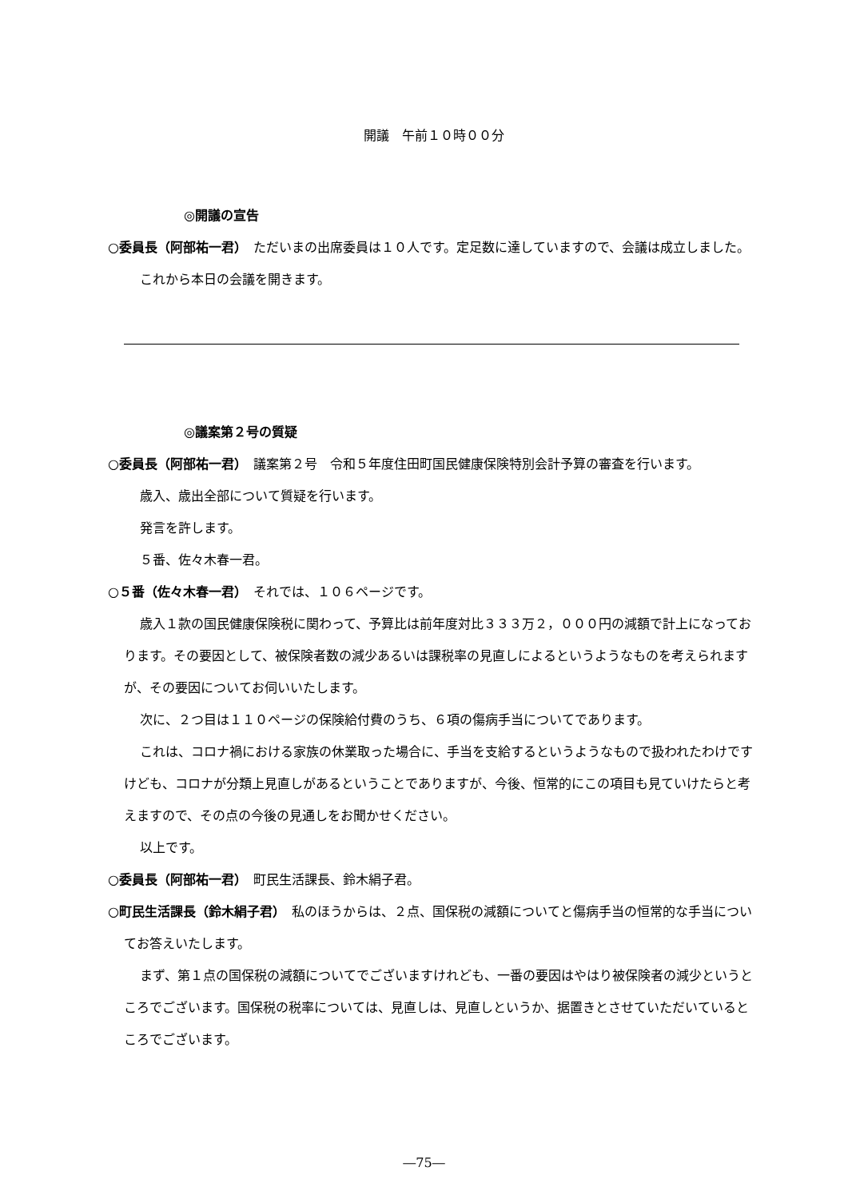開議　午前１０時００分
◎開議の宣告
○委員長（阿部祐一君）　ただいまの出席委員は１０人です。定足数に達していますので、会議は成立しました。
これから本日の会議を開きます。
◎議案第２号の質疑
○委員長（阿部祐一君）　議案第２号　令和５年度住田町国民健康保険特別会計予算の審査を行います。
歳入、歳出全部について質疑を行います。
発言を許します。
５番、佐々木春一君。
○５番（佐々木春一君）　それでは、１０６ページです。
歳入１款の国民健康保険税に関わって、予算比は前年度対比３３３万２，０００円の減額で計上になっております。その要因として、被保険者数の減少あるいは課税率の見直しによるというようなものを考えられますが、その要因についてお伺いいたします。
次に、２つ目は１１０ページの保険給付費のうち、６項の傷病手当についてであります。
これは、コロナ禍における家族の休業取った場合に、手当を支給するというようなもので扱われたわけですけども、コロナが分類上見直しがあるということでありますが、今後、恒常的にこの項目も見ていけたらと考えますので、その点の今後の見通しをお聞かせください。
以上です。
○委員長（阿部祐一君）　町民生活課長、鈴木絹子君。
○町民生活課長（鈴木絹子君）　私のほうからは、２点、国保税の減額についてと傷病手当の恒常的な手当についてお答えいたします。
まず、第１点の国保税の減額についてでございますけれども、一番の要因はやはり被保険者の減少というところでございます。国保税の税率については、見直しは、見直しというか、据置きとさせていただいているところでございます。
―75―